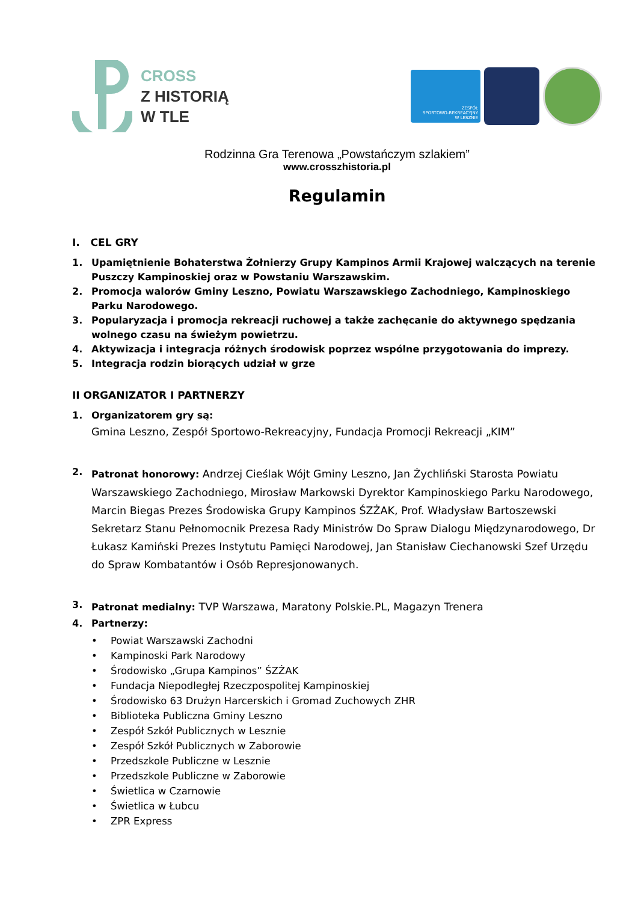CROSS
Z HISTORIĄ
W TLE
ZESPÓŁ
SPORTOWO-REKREACYJNY
W LESZNIE
Rodzinna Gra Terenowa „Powstańczym szlakiem”
www.crosszhistoria.pl
Regulamin
I. CEL GRY
1. Upamiętnienie Bohaterstwa Żołnierzy Grupy Kampinos Armii Krajowej walczących na terenie Puszczy Kampinoskiej oraz w Powstaniu Warszawskim.
2. Promocja walorów Gminy Leszno, Powiatu Warszawskiego Zachodniego, Kampinoskiego Parku Narodowego.
3. Popularyzacja i promocja rekreacji ruchowej a także zachęcanie do aktywnego spędzania wolnego czasu na świeżym powietrzu.
4. Aktywizacja i integracja różnych środowisk poprzez wspólne przygotowania do imprezy.
5. Integracja rodzin biorących udział w grze
II ORGANIZATOR I PARTNERZY
1. Organizatorem gry są:
Gmina Leszno, Zespół Sportowo-Rekreacyjny, Fundacja Promocji Rekreacji „KIM”
2. Patronat honorowy: Andrzej Cieślak Wójt Gminy Leszno, Jan Żychliński Starosta Powiatu Warszawskiego Zachodniego, Mirosław Markowski Dyrektor Kampinoskiego Parku Narodowego, Marcin Biegas Prezes Środowiska Grupy Kampinos ŚZŻAK, Prof. Władysław Bartoszewski Sekretarz Stanu Pełnomocnik Prezesa Rady Ministrów Do Spraw Dialogu Międzynarodowego, Dr Łukasz Kamiński Prezes Instytutu Pamięci Narodowej, Jan Stanisław Ciechanowski Szef Urzędu do Spraw Kombatantów i Osób Represjonowanych.
3. Patronat medialny: TVP Warszawa, Maratony Polskie.PL, Magazyn Trenera
4. Partnerzy:
• Powiat Warszawski Zachodni
• Kampinoski Park Narodowy
• Środowisko „Grupa Kampinos” ŚZŻAK
• Fundacja Niepodległej Rzeczpospolitej Kampinoskiej
• Środowisko 63 Drużyn Harcerskich i Gromad Zuchowych ZHR
• Biblioteka Publiczna Gminy Leszno
• Zespół Szkół Publicznych w Lesznie
• Zespół Szkół Publicznych w Zaborowie
• Przedszkole Publiczne w Lesznie
• Przedszkole Publiczne w Zaborowie
• Świetlica w Czarnowie
• Świetlica w Łubcu
• ZPR Express